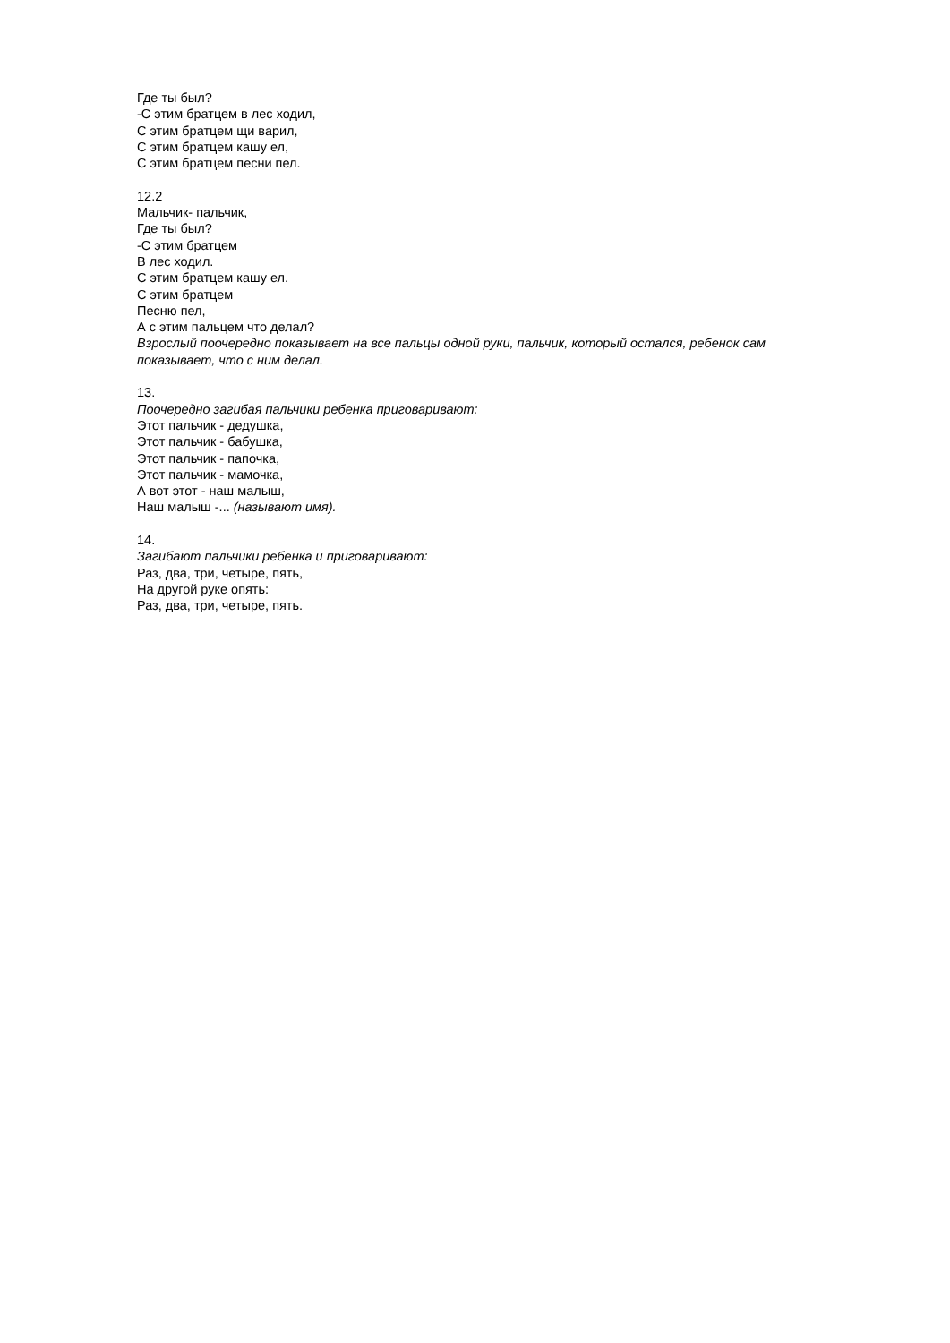Где ты был?
-С этим братцем в лес ходил,
С этим братцем щи варил,
С этим братцем кашу ел,
С этим братцем песни пел.
12.2
Мальчик- пальчик,
Где ты был?
-С этим братцем
В лес ходил.
С этим братцем кашу ел.
С этим братцем
Песню пел,
А с этим пальцем что делал?
Взрослый поочередно показывает на все пальцы одной руки, пальчик, который остался, ребенок сам показывает, что с ним делал.
13.
Поочередно загибая пальчики ребенка приговаривают:
Этот пальчик - дедушка,
Этот пальчик - бабушка,
Этот пальчик - папочка,
Этот пальчик - мамочка,
А вот этот - наш малыш,
Наш малыш -... (называют имя).
14.
Загибают пальчики ребенка и приговаривают:
Раз, два, три, четыре, пять,
На другой руке опять:
Раз, два, три, четыре, пять.